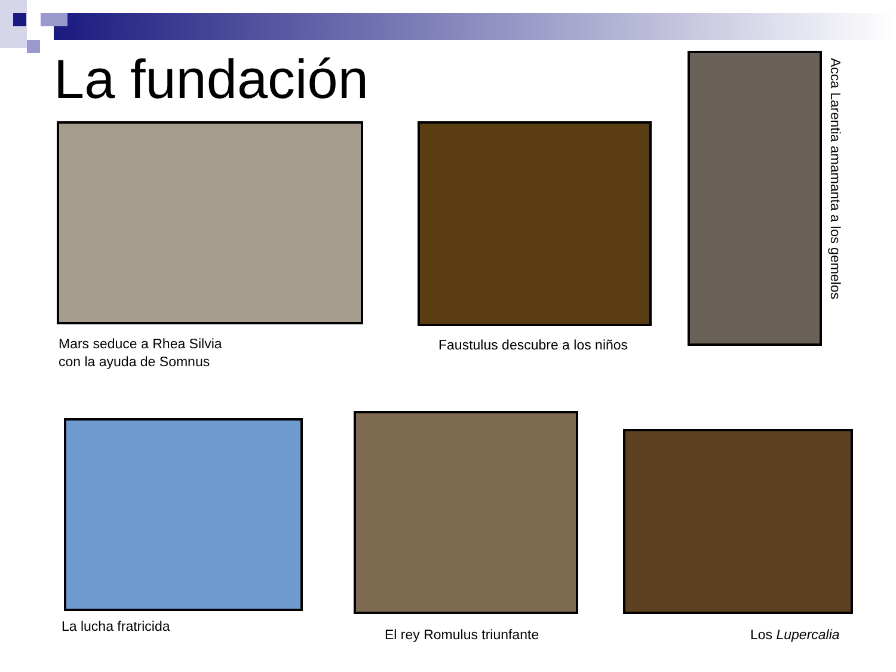La fundación
Mars seduce a Rhea Silvia
con la ayuda de Somnus
Faustulus descubre a los niños
Acca Larentia amamanta a los gemelos
La lucha fratricida
El rey Romulus triunfante Los Lupercalia